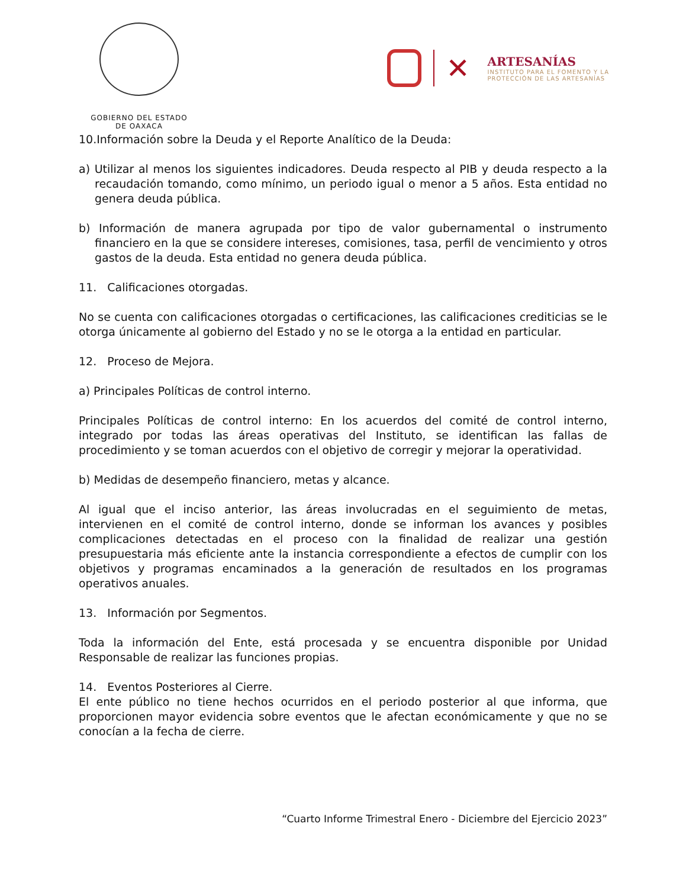GOBIERNO DEL ESTADO
DE OAXACA
✕
ARTESANÍAS
INSTITUTO PARA EL FOMENTO Y LA
PROTECCIÓN DE LAS ARTESANÍAS
10.Información sobre la Deuda y el Reporte Analítico de la Deuda:
a) Utilizar al menos los siguientes indicadores. Deuda respecto al PIB y deuda respecto a la recaudación tomando, como mínimo, un periodo igual o menor a 5 años. Esta entidad no genera deuda pública.
b) Información de manera agrupada por tipo de valor gubernamental o instrumento financiero en la que se considere intereses, comisiones, tasa, perfil de vencimiento y otros gastos de la deuda. Esta entidad no genera deuda pública.
11. Calificaciones otorgadas.
No se cuenta con calificaciones otorgadas o certificaciones, las calificaciones crediticias se le otorga únicamente al gobierno del Estado y no se le otorga a la entidad en particular.
12. Proceso de Mejora.
a) Principales Políticas de control interno.
Principales Políticas de control interno: En los acuerdos del comité de control interno, integrado por todas las áreas operativas del Instituto, se identifican las fallas de procedimiento y se toman acuerdos con el objetivo de corregir y mejorar la operatividad.
b) Medidas de desempeño financiero, metas y alcance.
Al igual que el inciso anterior, las áreas involucradas en el seguimiento de metas, intervienen en el comité de control interno, donde se informan los avances y posibles complicaciones detectadas en el proceso con la finalidad de realizar una gestión presupuestaria más eficiente ante la instancia correspondiente a efectos de cumplir con los objetivos y programas encaminados a la generación de resultados en los programas operativos anuales.
13. Información por Segmentos.
Toda la información del Ente, está procesada y se encuentra disponible por Unidad Responsable de realizar las funciones propias.
14. Eventos Posteriores al Cierre.
El ente público no tiene hechos ocurridos en el periodo posterior al que informa, que proporcionen mayor evidencia sobre eventos que le afectan económicamente y que no se conocían a la fecha de cierre.
“Cuarto Informe Trimestral Enero - Diciembre del Ejercicio 2023”